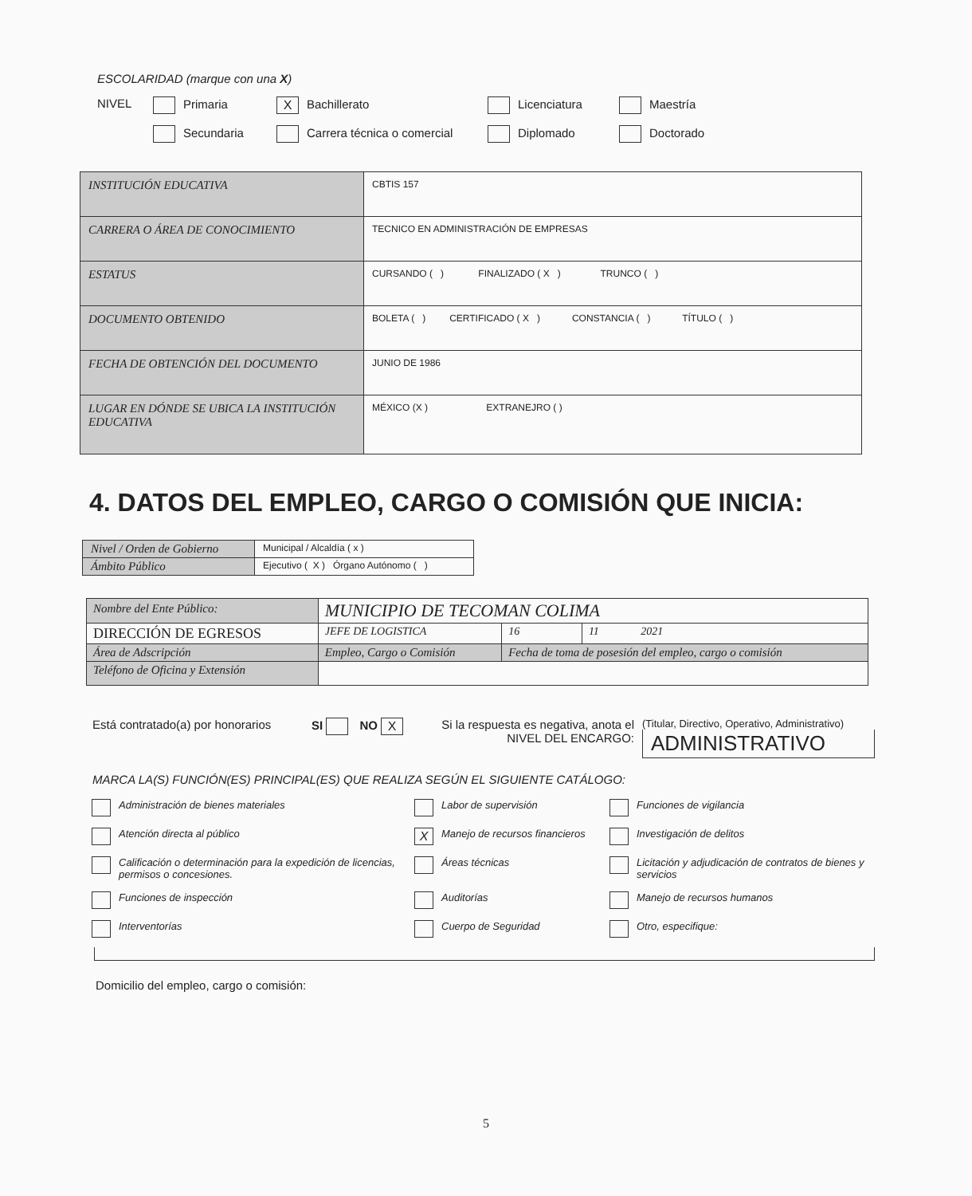ESCOLARIDAD (marque con una X)
NIVEL
Primaria
X Bachillerato
Licenciatura
Maestría
Secundaria
Carrera técnica o comercial
Diplomado
Doctorado
| INSTITUCIÓN EDUCATIVA | CBTIS 157 |
| CARRERA O ÁREA DE CONOCIMIENTO | TECNICO EN ADMINISTRACIÓN DE EMPRESAS |
| ESTATUS | CURSANDO ( ) FINALIZADO ( X ) TRUNCO ( ) |
| DOCUMENTO OBTENIDO | BOLETA ( ) CERTIFICADO ( X ) CONSTANCIA ( ) TÍTULO ( ) |
| FECHA DE OBTENCIÓN DEL DOCUMENTO | JUNIO DE 1986 |
| LUGAR EN DÓNDE SE UBICA LA INSTITUCIÓN EDUCATIVA | MÉXICO (X ) EXTRANEJRO ( ) |
4. DATOS DEL EMPLEO, CARGO O COMISIÓN QUE INICIA:
| Nivel / Orden de Gobierno | Municipal / Alcaldía ( x ) |
| Ámbito Público | Ejecutivo ( X ) Órgano Autónomo ( ) |
| Nombre del Ente Público: | MUNICIPIO DE TECOMAN COLIMA | | | |
| DIRECCIÓN DE EGRESOS | | JEFE DE LOGISTICA | 16 | 11 2021 |
| Área de Adscripción | | Empleo, Cargo o Comisión | Fecha de toma de posesión del empleo, cargo o comisión | |
| Teléfono de Oficina y Extensión | | | | |
Está contratado(a) por honorarios
SI NO X
Si la respuesta es negativa, anota el NIVEL DEL ENCARGO:
(Titular, Directivo, Operativo, Administrativo)
ADMINISTRATIVO
MARCA LA(S) FUNCIÓN(ES) PRINCIPAL(ES) QUE REALIZA SEGÚN EL SIGUIENTE CATÁLOGO:
Administración de bienes materiales
Labor de supervisión
Funciones de vigilancia
Atención directa al público
X Manejo de recursos financieros
Investigación de delitos
Calificación o determinación para la expedición de licencias, permisos o concesiones.
Áreas técnicas
Licitación y adjudicación de contratos de bienes y servicios
Funciones de inspección
Auditorías
Manejo de recursos humanos
Interventorías
Cuerpo de Seguridad
Otro, especifique:
Domicilio del empleo, cargo o comisión:
5